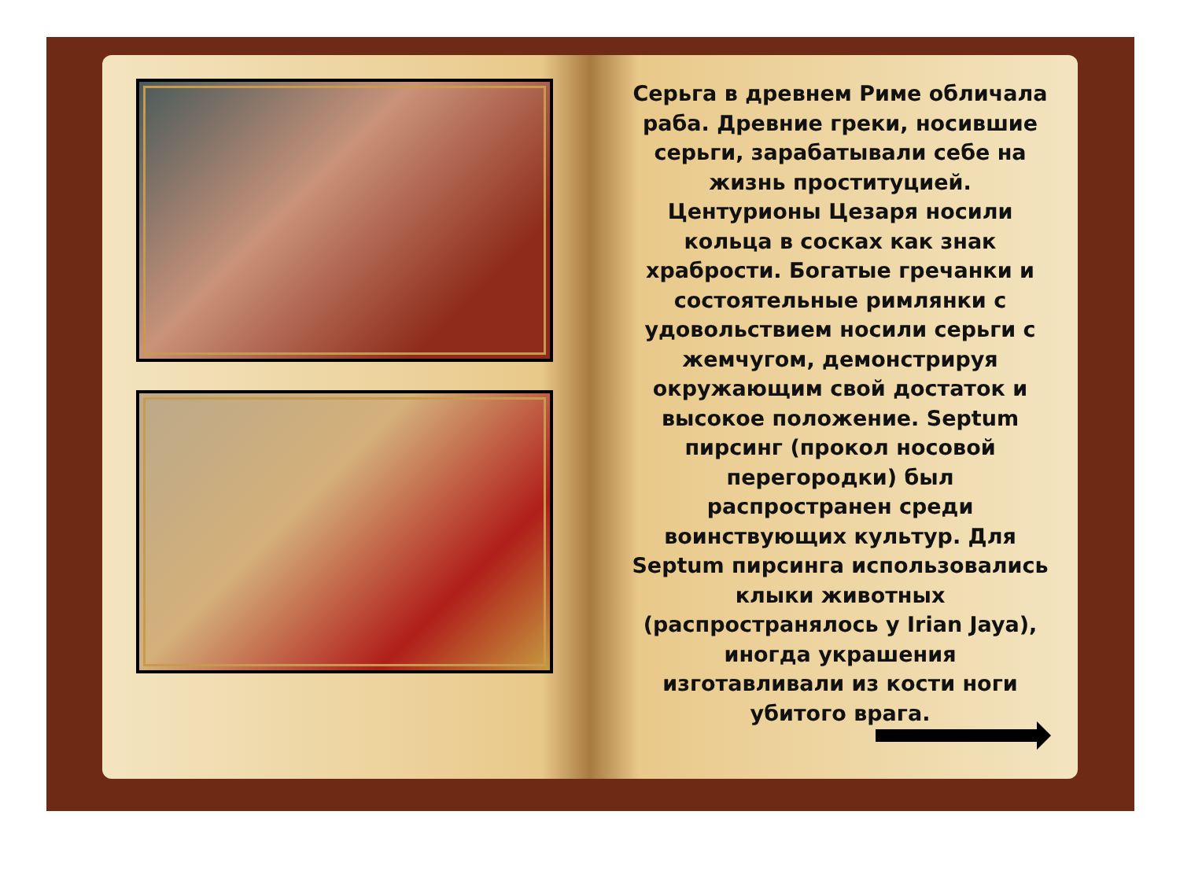Серьга в древнем Риме обличала раба. Древние греки, носившие серьги, зарабатывали себе на жизнь проституцией. Центурионы Цезаря носили кольца в сосках как знак храбрости. Богатые гречанки и состоятельные римлянки с удовольствием носили серьги с жемчугом, демонстрируя окружающим свой достаток и высокое положение. Septum пирсинг (прокол носовой перегородки) был распространен среди воинствующих культур. Для Septum пирсинга использовались клыки животных (распространялось у Irian Jaya), иногда украшения изготавливали из кости ноги убитого врага.